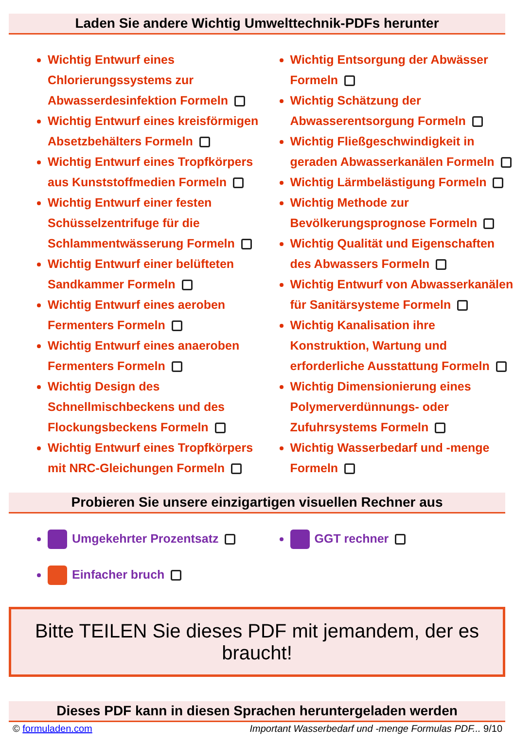Laden Sie andere Wichtig Umwelttechnik-PDFs herunter
Wichtig Entwurf eines Chlorierungssystems zur Abwasserdesinfektion Formeln
Wichtig Entwurf eines kreisförmigen Absetzbehälters Formeln
Wichtig Entwurf eines Tropfkörpers aus Kunststoffmedien Formeln
Wichtig Entwurf einer festen Schüsselzentrifuge für die Schlammentwässerung Formeln
Wichtig Entwurf einer belüfteten Sandkammer Formeln
Wichtig Entwurf eines aeroben Fermenters Formeln
Wichtig Entwurf eines anaeroben Fermenters Formeln
Wichtig Design des Schnellmischbeckens und des Flockungsbeckens Formeln
Wichtig Entwurf eines Tropfkörpers mit NRC-Gleichungen Formeln
Wichtig Entsorgung der Abwässer Formeln
Wichtig Schätzung der Abwasserentsorgung Formeln
Wichtig Fließgeschwindigkeit in geraden Abwasserkanälen Formeln
Wichtig Lärmbelästigung Formeln
Wichtig Methode zur Bevölkerungsprognose Formeln
Wichtig Qualität und Eigenschaften des Abwassers Formeln
Wichtig Entwurf von Abwasserkanälen für Sanitärsysteme Formeln
Wichtig Kanalisation ihre Konstruktion, Wartung und erforderliche Ausstattung Formeln
Wichtig Dimensionierung eines Polymerverdünnungs- oder Zufuhrsystems Formeln
Wichtig Wasserbedarf und -menge Formeln
Probieren Sie unsere einzigartigen visuellen Rechner aus
Umgekehrter Prozentsatz
Einfacher bruch
GGT rechner
Bitte TEILEN Sie dieses PDF mit jemandem, der es braucht!
Dieses PDF kann in diesen Sprachen heruntergeladen werden
© formuladen.com Important Wasserbedarf und -menge Formulas PDF... 9/10